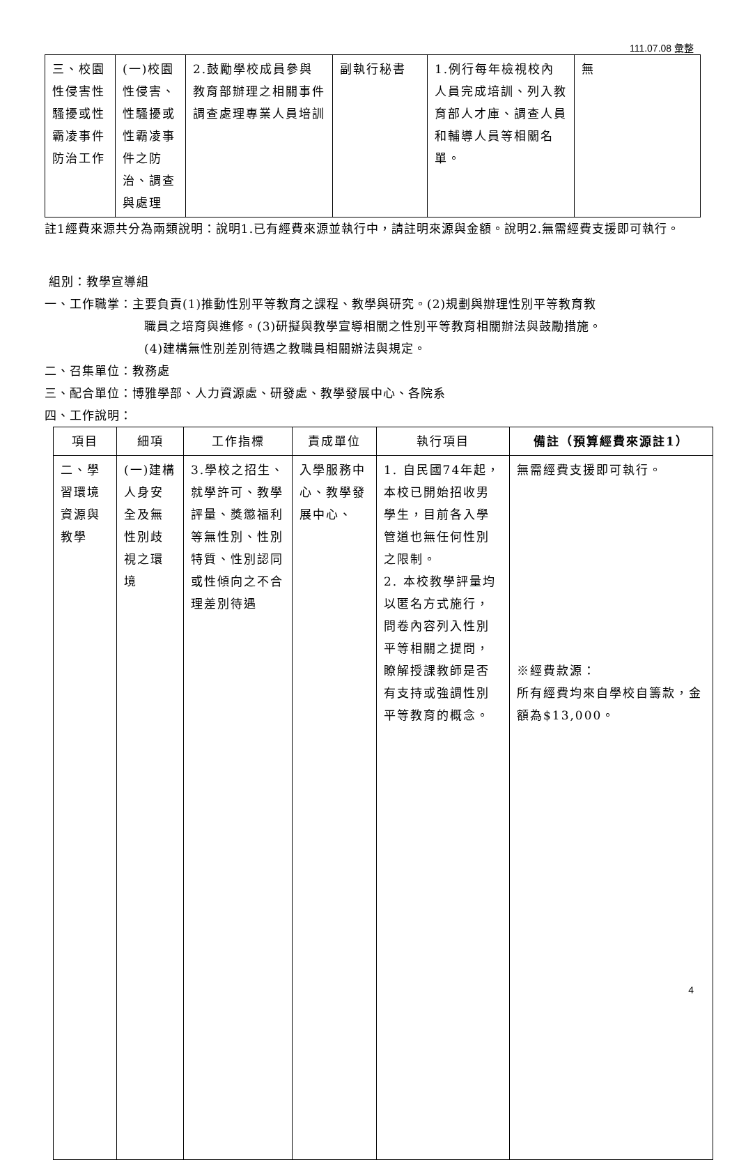111.07.08 彙整
| 三、校園性侵害性騷擾或性霸凌事件防治工作 | (一)校園性侵害、性騷擾或性霸凌事件之防治、調查與處理 | 2.鼓勵學校成員參與教育部辦理之相關事件調查處理專業人員培訓 | 副執行秘書 | 1.例行每年檢視校內人員完成培訓、列入教育部人才庫、調查人員和輔導人員等相關名單。 | 無 |
註1經費來源共分為兩類說明：說明1.已有經費來源並執行中，請註明來源與金額。說明2.無需經費支援即可執行。
組別：教學宣導組
一、工作職掌：主要負責(1)推動性別平等教育之課程、教學與研究。(2)規劃與辦理性別平等教育教
職員之培育與進修。(3)研擬與教學宣導相關之性別平等教育相關辦法與鼓勵措施。
(4)建構無性別差別待遇之教職員相關辦法與規定。
二、召集單位：教務處
三、配合單位：博雅學部、人力資源處、研發處、教學發展中心、各院系
四、工作說明：
| 項目 | 細項 | 工作指標 | 責成單位 | 執行項目 | 備註（預算經費來源註1） |
| --- | --- | --- | --- | --- | --- |
| 二、學習環境資源與教學 | (一)建構人身安全及無性別歧視之環境 | 3.學校之招生、就學許可、教學評量、獎懲福利等無性別、性別特質、性別認同或性傾向之不合理差別待遇 | 入學服務中心、教學發展中心、 | 1. 自民國74年起，本校已開始招收男學生，目前各入學管道也無任何性別之限制。 2. 本校教學評量均以匿名方式施行，問卷內容列入性別平等相關之提問，瞭解授課教師是否有支持或強調性別平等教育的概念。 | 無需經費支援即可執行。 ※經費款源： 所有經費均來自學校自籌款，金額為$13,000。 |
4